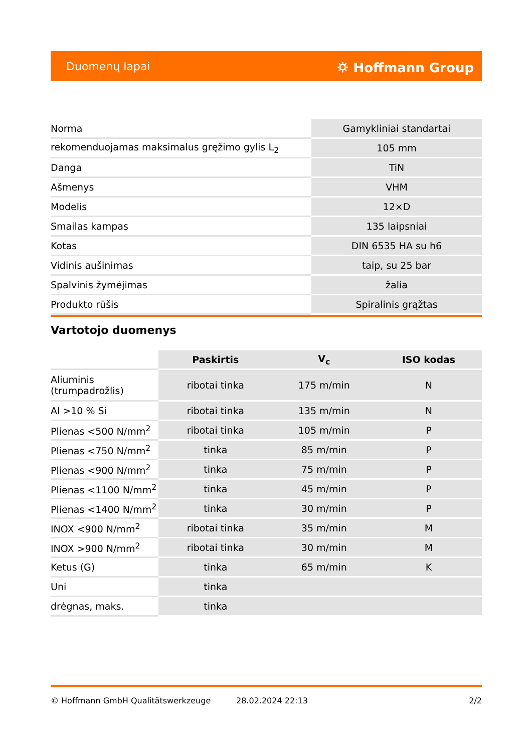Duomenų lapai ⛭ Hoffmann Group
| Norma | Gamykliniai standartai |
| rekomenduojamas maksimalus gręžimo gylis L<sub>2</sub> | 105 mm |
| Danga | TiN |
| Ašmenys | VHM |
| Modelis | 12×D |
| Smailas kampas | 135 laipsniai |
| Kotas | DIN 6535 HA su h6 |
| Vidinis aušinimas | taip, su 25 bar |
| Spalvinis žymėjimas | žalia |
| Produkto rūšis | Spiralinis grąžtas |
Vartotojo duomenys
| | Paskirtis | V<sub>c</sub> | ISO kodas |
| --- | --- | --- | --- |
| Aliuminis (trumpadrožlis) | ribotai tinka | 175 m/min | N |
| Al >10 % Si | ribotai tinka | 135 m/min | N |
| Plienas <500 N/mm<sup>2</sup> | ribotai tinka | 105 m/min | P |
| Plienas <750 N/mm<sup>2</sup> | tinka | 85 m/min | P |
| Plienas <900 N/mm<sup>2</sup> | tinka | 75 m/min | P |
| Plienas <1100 N/mm<sup>2</sup> | tinka | 45 m/min | P |
| Plienas <1400 N/mm<sup>2</sup> | tinka | 30 m/min | P |
| INOX <900 N/mm<sup>2</sup> | ribotai tinka | 35 m/min | M |
| INOX >900 N/mm<sup>2</sup> | ribotai tinka | 30 m/min | M |
| Ketus (G) | tinka | 65 m/min | K |
| Uni | tinka | | |
| drėgnas, maks. | tinka | | |
© Hoffmann GmbH Qualitätswerkzeuge 28.02.2024 22:13 2/2